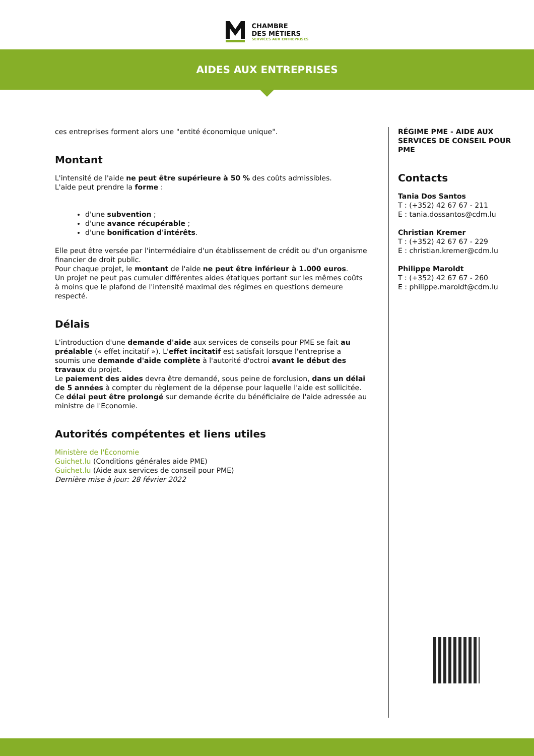CHAMBRE
DES MÉTIERS
SERVICES AUX ENTREPRISES
AIDES AUX ENTREPRISES
ces entreprises forment alors une "entité économique unique".
Montant
L'intensité de l'aide ne peut être supérieure à 50 % des coûts admissibles.
L'aide peut prendre la forme :
d'une subvention ;
d'une avance récupérable ;
d'une bonification d'intérêts.
Elle peut être versée par l'intermédiaire d'un établissement de crédit ou d'un organisme financier de droit public.
Pour chaque projet, le montant de l'aide ne peut être inférieur à 1.000 euros.
Un projet ne peut pas cumuler différentes aides étatiques portant sur les mêmes coûts à moins que le plafond de l'intensité maximal des régimes en questions demeure respecté.
Délais
L'introduction d'une demande d'aide aux services de conseils pour PME se fait au préalable (« effet incitatif »). L'effet incitatif est satisfait lorsque l'entreprise a soumis une demande d'aide complète à l'autorité d'octroi avant le début des travaux du projet.
Le paiement des aides devra être demandé, sous peine de forclusion, dans un délai de 5 années à compter du règlement de la dépense pour laquelle l'aide est sollicitée. Ce délai peut être prolongé sur demande écrite du bénéficiaire de l'aide adressée au ministre de l'Economie.
Autorités compétentes et liens utiles
Ministère de l'Économie
Guichet.lu (Conditions générales aide PME)
Guichet.lu (Aide aux services de conseil pour PME)
Dernière mise à jour: 28 février 2022
RÉGIME PME - AIDE AUX SERVICES DE CONSEIL POUR PME
Contacts
Tania Dos Santos
T : (+352) 42 67 67 - 211
E : tania.dossantos@cdm.lu
Christian Kremer
T : (+352) 42 67 67 - 229
E : christian.kremer@cdm.lu
Philippe Maroldt
T : (+352) 42 67 67 - 260
E : philippe.maroldt@cdm.lu